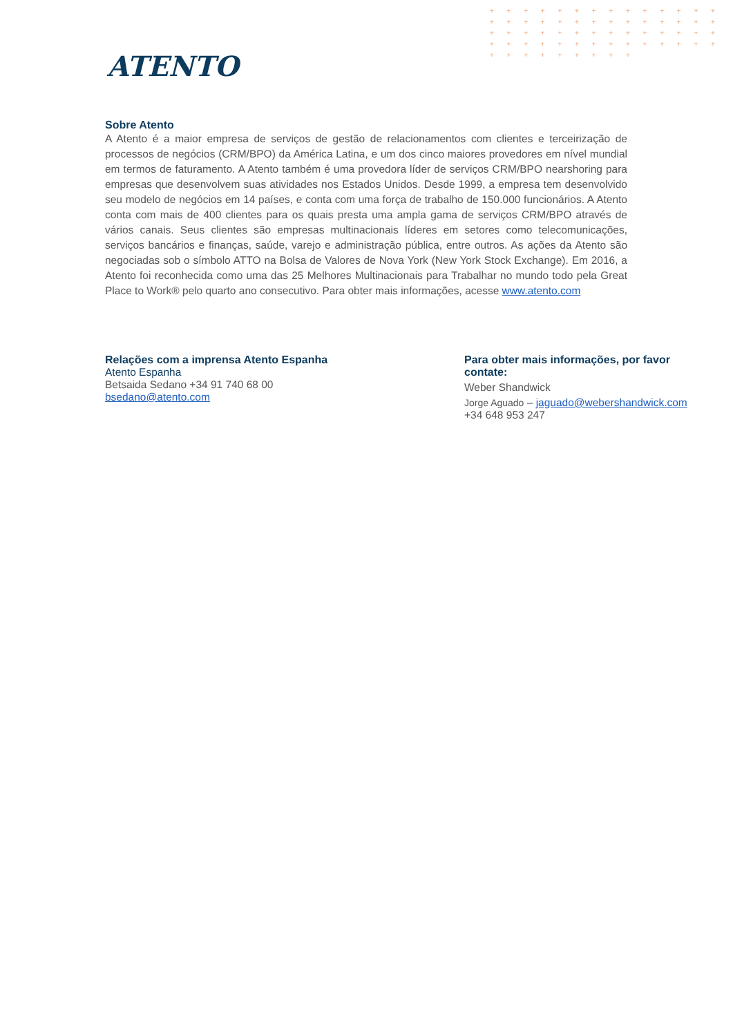+ + + + + + + + + + + + + + + + + + + + + + + + + + + + + + + + + + + + + + + + + + + + + + + + + + + + + + + + + + + + + + + + +
ATENTO
Sobre Atento
A Atento é a maior empresa de serviços de gestão de relacionamentos com clientes e terceirização de processos de negócios (CRM/BPO) da América Latina, e um dos cinco maiores provedores em nível mundial em termos de faturamento. A Atento também é uma provedora líder de serviços CRM/BPO nearshoring para empresas que desenvolvem suas atividades nos Estados Unidos. Desde 1999, a empresa tem desenvolvido seu modelo de negócios em 14 países, e conta com uma força de trabalho de 150.000 funcionários. A Atento conta com mais de 400 clientes para os quais presta uma ampla gama de serviços CRM/BPO através de vários canais. Seus clientes são empresas multinacionais líderes em setores como telecomunicações, serviços bancários e finanças, saúde, varejo e administração pública, entre outros. As ações da Atento são negociadas sob o símbolo ATTO na Bolsa de Valores de Nova York (New York Stock Exchange). Em 2016, a Atento foi reconhecida como uma das 25 Melhores Multinacionais para Trabalhar no mundo todo pela Great Place to Work® pelo quarto ano consecutivo. Para obter mais informações, acesse www.atento.com
Relações com a imprensa Atento Espanha
Atento Espanha
Betsaida Sedano +34 91 740 68 00
bsedano@atento.com
Para obter mais informações, por favor contate:
Weber Shandwick
Jorge Aguado – jaguado@webershandwick.com
+34 648 953 247